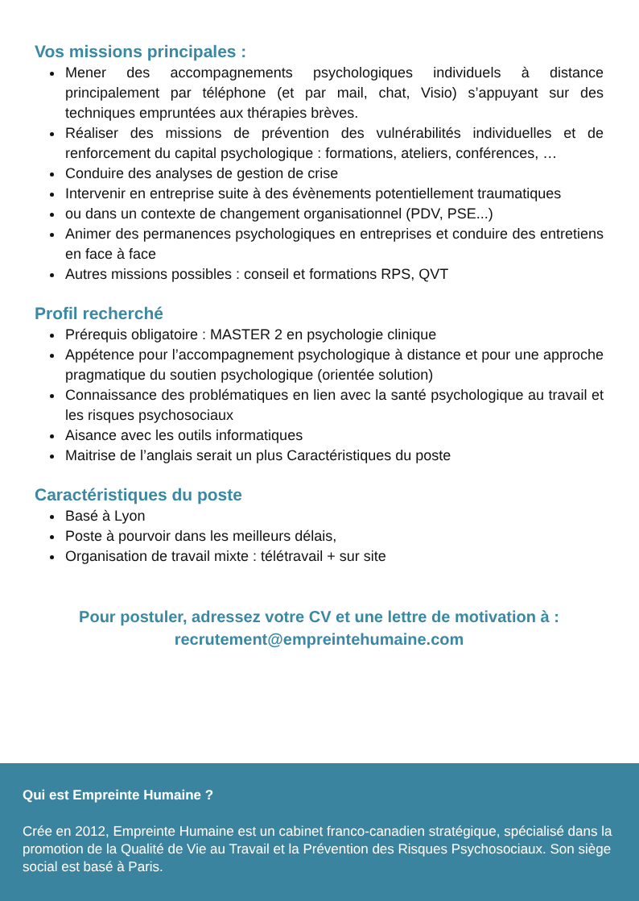Vos missions principales :
Mener des accompagnements psychologiques individuels à distance principalement par téléphone (et par mail, chat, Visio) s’appuyant sur des techniques empruntées aux thérapies brèves.
Réaliser des missions de prévention des vulnérabilités individuelles et de renforcement du capital psychologique : formations, ateliers, conférences, …
Conduire des analyses de gestion de crise
Intervenir en entreprise suite à des évènements potentiellement traumatiques
ou dans un contexte de changement organisationnel (PDV, PSE...)
Animer des permanences psychologiques en entreprises et conduire des entretiens en face à face
Autres missions possibles : conseil et formations RPS, QVT
Profil recherché
Prérequis obligatoire : MASTER 2 en psychologie clinique
Appétence pour l’accompagnement psychologique à distance et pour une approche pragmatique du soutien psychologique (orientée solution)
Connaissance des problématiques en lien avec la santé psychologique au travail et les risques psychosociaux
Aisance avec les outils informatiques
Maitrise de l’anglais serait un plus Caractéristiques du poste
Caractéristiques du poste
Basé à Lyon
Poste à pourvoir dans les meilleurs délais,
Organisation de travail mixte : télétravail + sur site
Pour postuler, adressez votre CV et une lettre de motivation à :
recrutement@empreintehumaine.com
Qui est Empreinte Humaine ?
Crée en 2012, Empreinte Humaine est un cabinet franco-canadien stratégique, spécialisé dans la promotion de la Qualité de Vie au Travail et la Prévention des Risques Psychosociaux. Son siège social est basé à Paris.